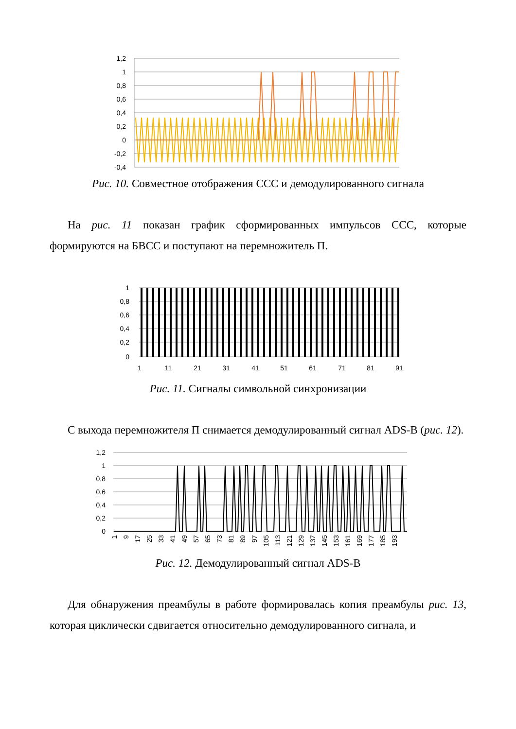1,2
1
0,8
0,6
0,4
0,2
0
-0,2
-0,4
Рис. 10. Совместное отображения ССС и демодулированного сигнала
На рис. 11 показан график сформированных импульсов ССС, которые формируются на БВСС и поступают на перемножитель П.
1
0,8
0,6
0,4
0,2
0
1
11
21
31
41
51
61
71
81
91
Рис. 11. Сигналы символьной синхронизации
С выхода перемножителя П снимается демодулированный сигнал ADS-B (рис. 12).
1,2
1
0,8
0,6
0,4
0,2
0
1
9
17
25
33
41
49
57
65
73
81
89
97
105
113
121
129
137
145
153
161
169
177
185
193
Рис. 12. Демодулированный сигнал ADS-B
Для обнаружения преамбулы в работе формировалась копия преамбулы рис. 13, которая циклически сдвигается относительно демодулированного сигнала, и